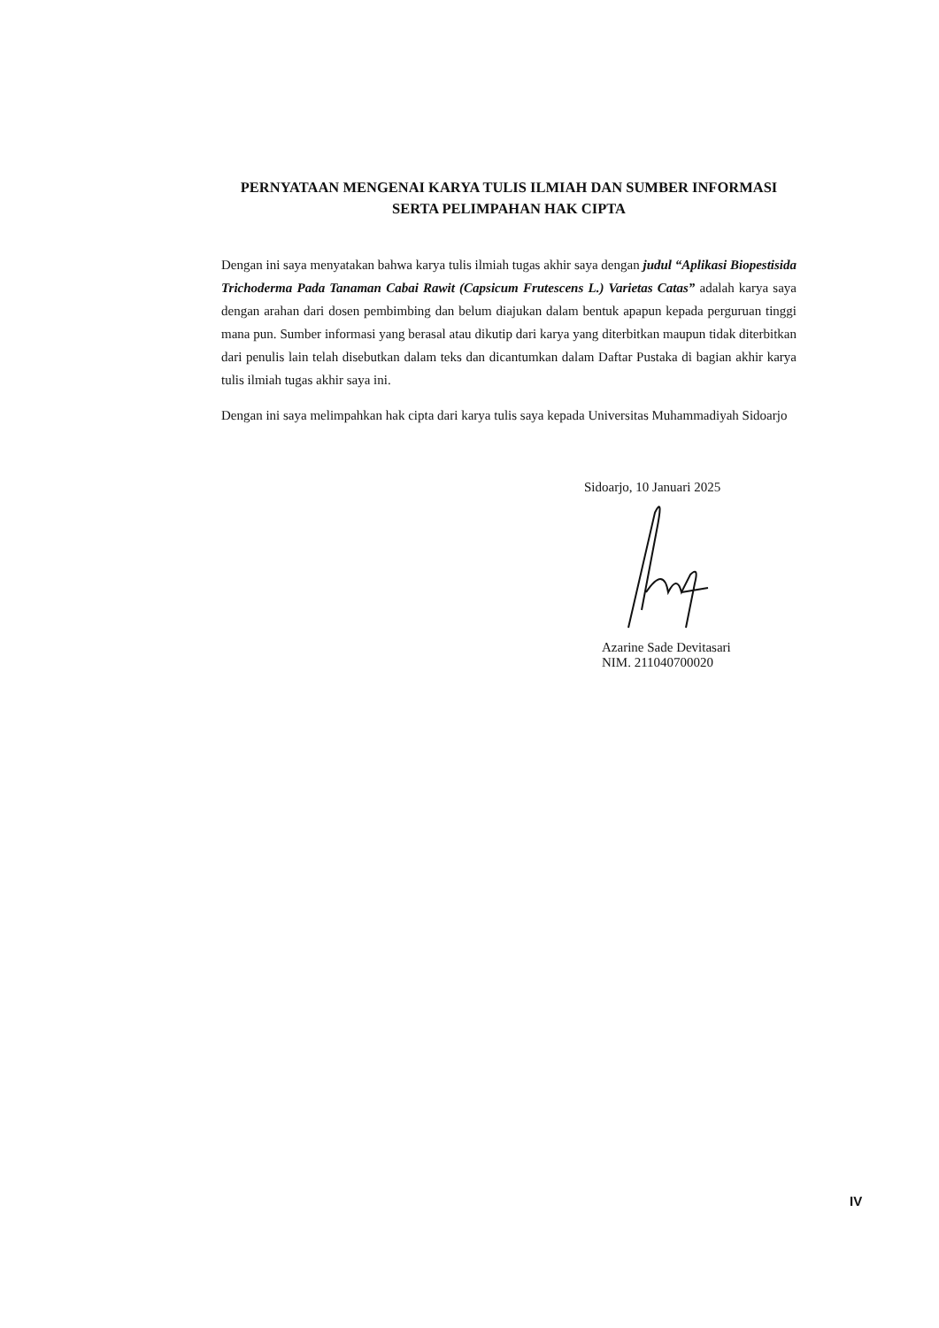PERNYATAAN MENGENAI KARYA TULIS ILMIAH DAN SUMBER INFORMASI
SERTA PELIMPAHAN HAK CIPTA
Dengan ini saya menyatakan bahwa karya tulis ilmiah tugas akhir saya dengan judul “Aplikasi Biopestisida Trichoderma Pada Tanaman Cabai Rawit (Capsicum Frutescens L.) Varietas Catas” adalah karya saya dengan arahan dari dosen pembimbing dan belum diajukan dalam bentuk apapun kepada perguruan tinggi mana pun. Sumber informasi yang berasal atau dikutip dari karya yang diterbitkan maupun tidak diterbitkan dari penulis lain telah disebutkan dalam teks dan dicantumkan dalam Daftar Pustaka di bagian akhir karya tulis ilmiah tugas akhir saya ini.
Dengan ini saya melimpahkan hak cipta dari karya tulis saya kepada Universitas Muhammadiyah Sidoarjo
Sidoarjo, 10 Januari 2025
Azarine Sade Devitasari
NIM. 211040700020
IV